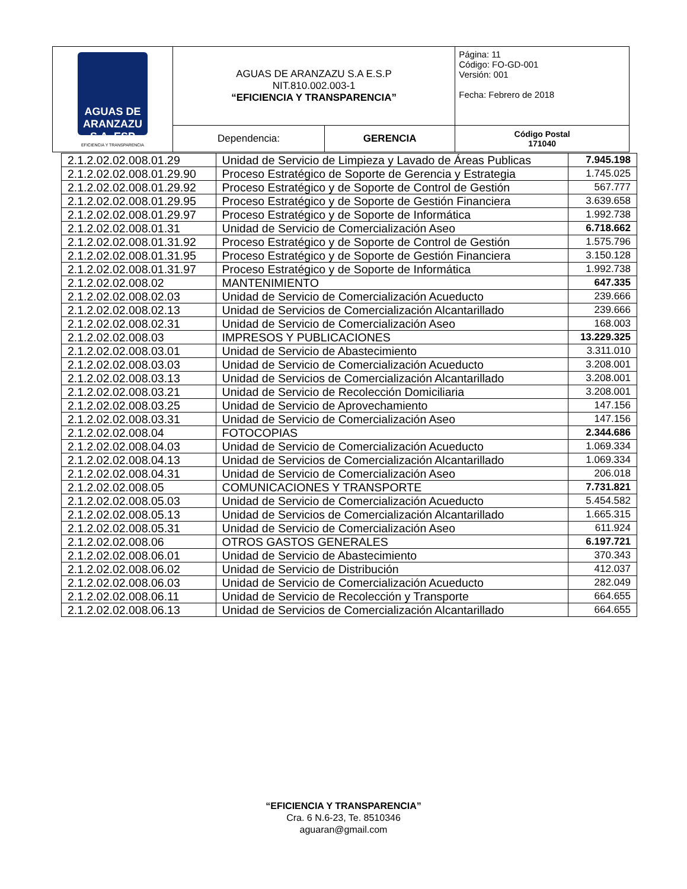| AGUAS DE ARANZAZU S.A. ESP EFICIENCIA Y TRANSPARENCIA | AGUAS DE ARANZAZU S.A E.S.P NIT.810.002.003-1 “EFICIENCIA Y TRANSPARENCIA” | | Página: 11 Código: FO-GD-001 Versión: 001 Fecha: Febrero de 2018 |
| | Dependencia: | GERENCIA | Código Postal 171040 |
| 2.1.2.02.02.008.01.29 | Unidad de Servicio de Limpieza y Lavado de Áreas Publicas | 7.945.198 |
| 2.1.2.02.02.008.01.29.90 | Proceso Estratégico de Soporte de Gerencia y Estrategia | 1.745.025 |
| 2.1.2.02.02.008.01.29.92 | Proceso Estratégico y de Soporte de Control de Gestión | 567.777 |
| 2.1.2.02.02.008.01.29.95 | Proceso Estratégico y de Soporte de Gestión Financiera | 3.639.658 |
| 2.1.2.02.02.008.01.29.97 | Proceso Estratégico y de Soporte de Informática | 1.992.738 |
| 2.1.2.02.02.008.01.31 | Unidad de Servicio de Comercialización Aseo | 6.718.662 |
| 2.1.2.02.02.008.01.31.92 | Proceso Estratégico y de Soporte de Control de Gestión | 1.575.796 |
| 2.1.2.02.02.008.01.31.95 | Proceso Estratégico y de Soporte de Gestión Financiera | 3.150.128 |
| 2.1.2.02.02.008.01.31.97 | Proceso Estratégico y de Soporte de Informática | 1.992.738 |
| 2.1.2.02.02.008.02 | MANTENIMIENTO | 647.335 |
| 2.1.2.02.02.008.02.03 | Unidad de Servicio de Comercialización Acueducto | 239.666 |
| 2.1.2.02.02.008.02.13 | Unidad de Servicios de Comercialización Alcantarillado | 239.666 |
| 2.1.2.02.02.008.02.31 | Unidad de Servicio de Comercialización Aseo | 168.003 |
| 2.1.2.02.02.008.03 | IMPRESOS Y PUBLICACIONES | 13.229.325 |
| 2.1.2.02.02.008.03.01 | Unidad de Servicio de Abastecimiento | 3.311.010 |
| 2.1.2.02.02.008.03.03 | Unidad de Servicio de Comercialización Acueducto | 3.208.001 |
| 2.1.2.02.02.008.03.13 | Unidad de Servicios de Comercialización Alcantarillado | 3.208.001 |
| 2.1.2.02.02.008.03.21 | Unidad de Servicio de Recolección Domiciliaria | 3.208.001 |
| 2.1.2.02.02.008.03.25 | Unidad de Servicio de Aprovechamiento | 147.156 |
| 2.1.2.02.02.008.03.31 | Unidad de Servicio de Comercialización Aseo | 147.156 |
| 2.1.2.02.02.008.04 | FOTOCOPIAS | 2.344.686 |
| 2.1.2.02.02.008.04.03 | Unidad de Servicio de Comercialización Acueducto | 1.069.334 |
| 2.1.2.02.02.008.04.13 | Unidad de Servicios de Comercialización Alcantarillado | 1.069.334 |
| 2.1.2.02.02.008.04.31 | Unidad de Servicio de Comercialización Aseo | 206.018 |
| 2.1.2.02.02.008.05 | COMUNICACIONES Y TRANSPORTE | 7.731.821 |
| 2.1.2.02.02.008.05.03 | Unidad de Servicio de Comercialización Acueducto | 5.454.582 |
| 2.1.2.02.02.008.05.13 | Unidad de Servicios de Comercialización Alcantarillado | 1.665.315 |
| 2.1.2.02.02.008.05.31 | Unidad de Servicio de Comercialización Aseo | 611.924 |
| 2.1.2.02.02.008.06 | OTROS GASTOS GENERALES | 6.197.721 |
| 2.1.2.02.02.008.06.01 | Unidad de Servicio de Abastecimiento | 370.343 |
| 2.1.2.02.02.008.06.02 | Unidad de Servicio de Distribución | 412.037 |
| 2.1.2.02.02.008.06.03 | Unidad de Servicio de Comercialización Acueducto | 282.049 |
| 2.1.2.02.02.008.06.11 | Unidad de Servicio de Recolección y Transporte | 664.655 |
| 2.1.2.02.02.008.06.13 | Unidad de Servicios de Comercialización Alcantarillado | 664.655 |
“EFICIENCIA Y TRANSPARENCIA”
Cra. 6 N.6-23, Te. 8510346
aguaran@gmail.com